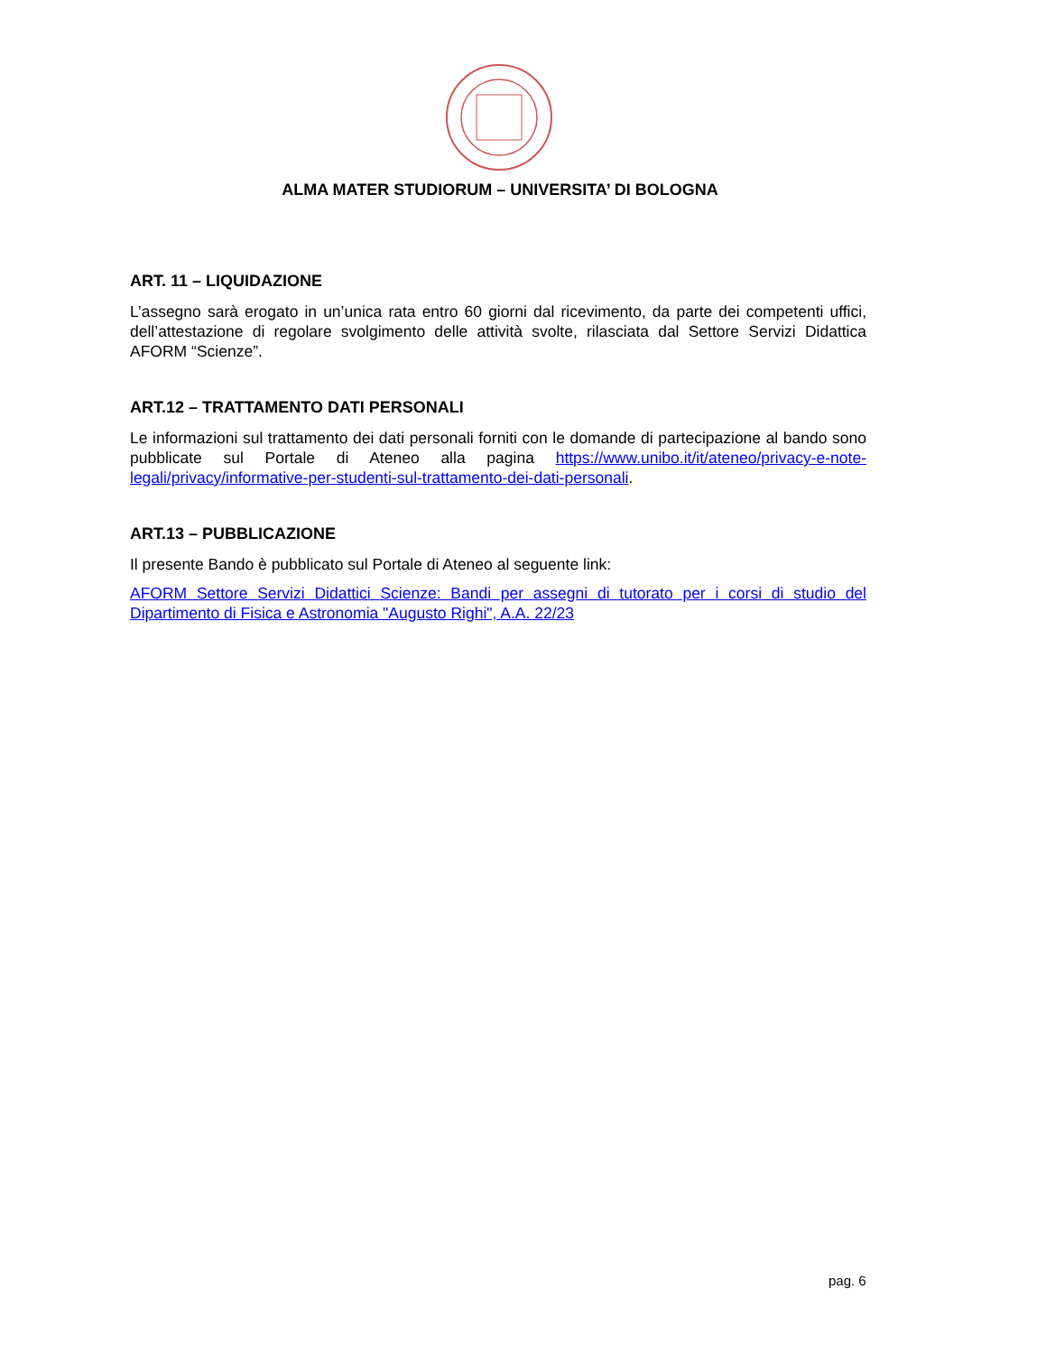ALMA MATER STUDIORUM – UNIVERSITA’ DI BOLOGNA
ART. 11 – LIQUIDAZIONE
L’assegno sarà erogato in un’unica rata entro 60 giorni dal ricevimento, da parte dei competenti uffici, dell’attestazione di regolare svolgimento delle attività svolte, rilasciata dal Settore Servizi Didattica AFORM “Scienze”.
ART.12 – TRATTAMENTO DATI PERSONALI
Le informazioni sul trattamento dei dati personali forniti con le domande di partecipazione al bando sono pubblicate sul Portale di Ateneo alla pagina https://www.unibo.it/it/ateneo/privacy-e-note-legali/privacy/informative-per-studenti-sul-trattamento-dei-dati-personali.
ART.13 – PUBBLICAZIONE
Il presente Bando è pubblicato sul Portale di Ateneo al seguente link:
AFORM Settore Servizi Didattici Scienze: Bandi per assegni di tutorato per i corsi di studio del Dipartimento di Fisica e Astronomia "Augusto Righi", A.A. 22/23
pag. 6